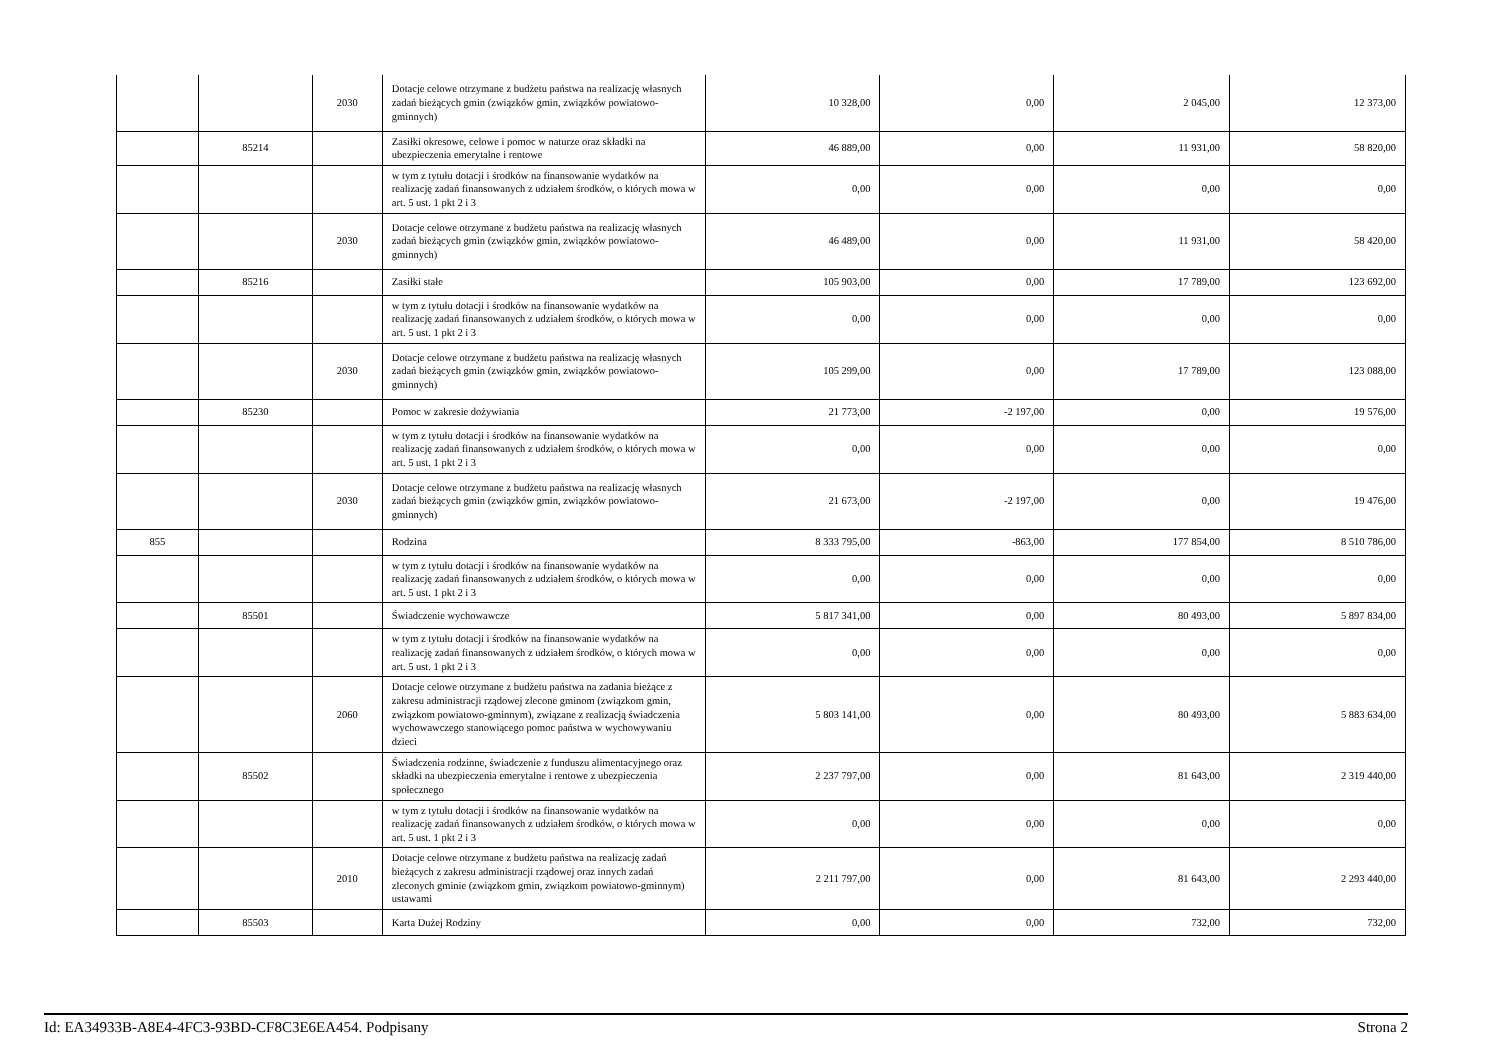| | | 2030 | Dotacje celowe otrzymane z budżetu państwa na realizację własnych zadań bieżących gmin (związków gmin, związków powiatowo-gminnych) | 10 328,00 | 0,00 | 2 045,00 | 12 373,00 |
| | 85214 | | Zasiłki okresowe, celowe i pomoc w naturze oraz składki na ubezpieczenia emerytalne i rentowe | 46 889,00 | 0,00 | 11 931,00 | 58 820,00 |
| | | | w tym z tytułu dotacji i środków na finansowanie wydatków na realizację zadań finansowanych z udziałem środków, o których mowa w art. 5 ust. 1 pkt 2 i 3 | 0,00 | 0,00 | 0,00 | 0,00 |
| | | 2030 | Dotacje celowe otrzymane z budżetu państwa na realizację własnych zadań bieżących gmin (związków gmin, związków powiatowo-gminnych) | 46 489,00 | 0,00 | 11 931,00 | 58 420,00 |
| | 85216 | | Zasiłki stałe | 105 903,00 | 0,00 | 17 789,00 | 123 692,00 |
| | | | w tym z tytułu dotacji i środków na finansowanie wydatków na realizację zadań finansowanych z udziałem środków, o których mowa w art. 5 ust. 1 pkt 2 i 3 | 0,00 | 0,00 | 0,00 | 0,00 |
| | | 2030 | Dotacje celowe otrzymane z budżetu państwa na realizację własnych zadań bieżących gmin (związków gmin, związków powiatowo-gminnych) | 105 299,00 | 0,00 | 17 789,00 | 123 088,00 |
| | 85230 | | Pomoc w zakresie dożywiania | 21 773,00 | -2 197,00 | 0,00 | 19 576,00 |
| | | | w tym z tytułu dotacji i środków na finansowanie wydatków na realizację zadań finansowanych z udziałem środków, o których mowa w art. 5 ust. 1 pkt 2 i 3 | 0,00 | 0,00 | 0,00 | 0,00 |
| | | 2030 | Dotacje celowe otrzymane z budżetu państwa na realizację własnych zadań bieżących gmin (związków gmin, związków powiatowo-gminnych) | 21 673,00 | -2 197,00 | 0,00 | 19 476,00 |
| 855 | | | Rodzina | 8 333 795,00 | -863,00 | 177 854,00 | 8 510 786,00 |
| | | | w tym z tytułu dotacji i środków na finansowanie wydatków na realizację zadań finansowanych z udziałem środków, o których mowa w art. 5 ust. 1 pkt 2 i 3 | 0,00 | 0,00 | 0,00 | 0,00 |
| | 85501 | | Świadczenie wychowawcze | 5 817 341,00 | 0,00 | 80 493,00 | 5 897 834,00 |
| | | | w tym z tytułu dotacji i środków na finansowanie wydatków na realizację zadań finansowanych z udziałem środków, o których mowa w art. 5 ust. 1 pkt 2 i 3 | 0,00 | 0,00 | 0,00 | 0,00 |
| | | 2060 | Dotacje celowe otrzymane z budżetu państwa na zadania bieżące z zakresu administracji rządowej zlecone gminom (związkom gmin, związkom powiatowo-gminnym), związane z realizacją świadczenia wychowawczego stanowiącego pomoc państwa w wychowywaniu dzieci | 5 803 141,00 | 0,00 | 80 493,00 | 5 883 634,00 |
| | 85502 | | Świadczenia rodzinne, świadczenie z funduszu alimentacyjnego oraz składki na ubezpieczenia emerytalne i rentowe z ubezpieczenia społecznego | 2 237 797,00 | 0,00 | 81 643,00 | 2 319 440,00 |
| | | | w tym z tytułu dotacji i środków na finansowanie wydatków na realizację zadań finansowanych z udziałem środków, o których mowa w art. 5 ust. 1 pkt 2 i 3 | 0,00 | 0,00 | 0,00 | 0,00 |
| | | 2010 | Dotacje celowe otrzymane z budżetu państwa na realizację zadań bieżących z zakresu administracji rządowej oraz innych zadań zleconych gminie (związkom gmin, związkom powiatowo-gminnym) ustawami | 2 211 797,00 | 0,00 | 81 643,00 | 2 293 440,00 |
| | 85503 | | Karta Dużej Rodziny | 0,00 | 0,00 | 732,00 | 732,00 |
Id: EA34933B-A8E4-4FC3-93BD-CF8C3E6EA454. Podpisany Strona 2